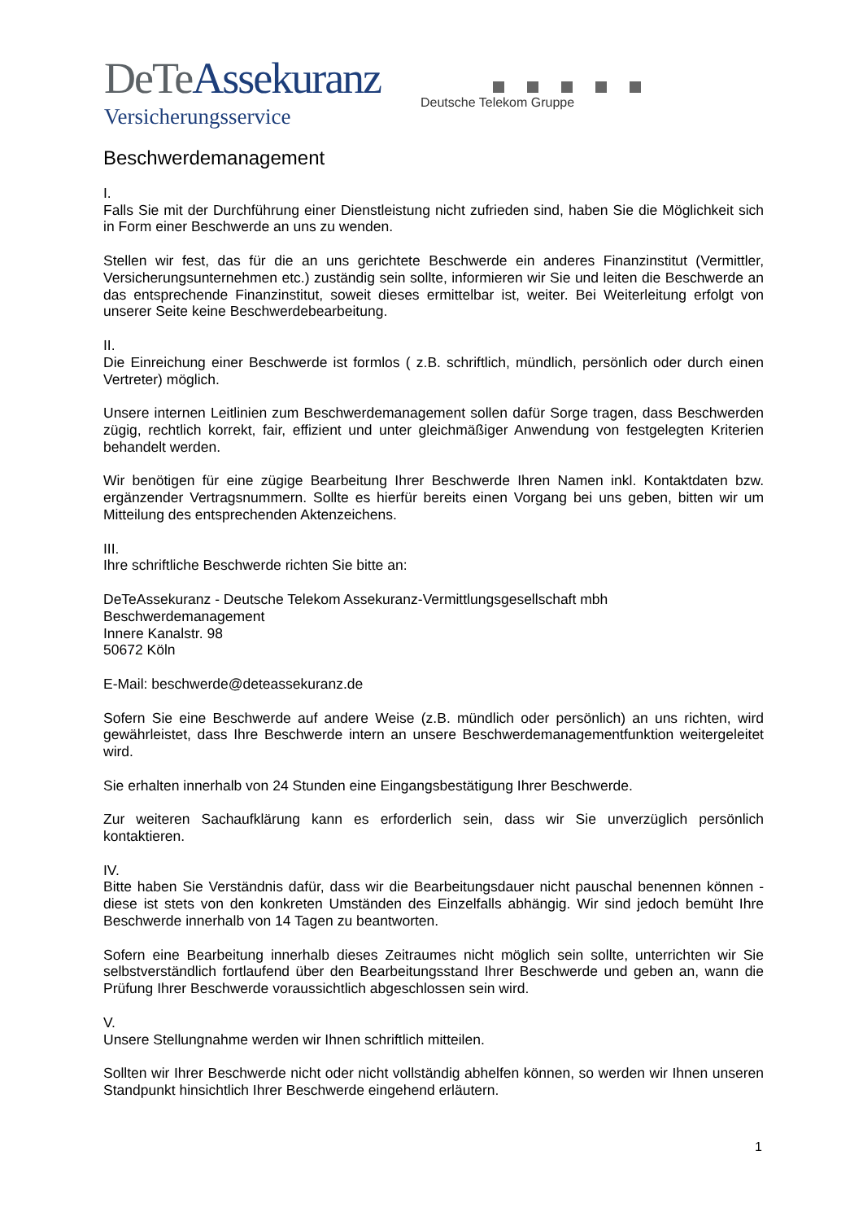DeTe Assekuranz
Versicherungsservice
Deutsche Telekom Gruppe
Beschwerdemanagement
I.
Falls Sie mit der Durchführung einer Dienstleistung nicht zufrieden sind, haben Sie die Möglichkeit sich in Form einer Beschwerde an uns zu wenden.
Stellen wir fest, das für die an uns gerichtete Beschwerde ein anderes Finanzinstitut (Vermittler, Versicherungsunternehmen etc.) zuständig sein sollte, informieren wir Sie und leiten die Beschwerde an das entsprechende Finanzinstitut, soweit dieses ermittelbar ist, weiter. Bei Weiterleitung erfolgt von unserer Seite keine Beschwerdebearbeitung.
II.
Die Einreichung einer Beschwerde ist formlos ( z.B. schriftlich, mündlich, persönlich oder durch einen Vertreter) möglich.
Unsere internen Leitlinien zum Beschwerdemanagement sollen dafür Sorge tragen, dass Beschwerden zügig, rechtlich korrekt, fair, effizient und unter gleichmäßiger Anwendung von festgelegten Kriterien behandelt werden.
Wir benötigen für eine zügige Bearbeitung Ihrer Beschwerde Ihren Namen inkl. Kontaktdaten bzw. ergänzender Vertragsnummern. Sollte es hierfür bereits einen Vorgang bei uns geben, bitten wir um Mitteilung des entsprechenden Aktenzeichens.
III.
Ihre schriftliche Beschwerde richten Sie bitte an:
DeTeAssekuranz - Deutsche Telekom Assekuranz-Vermittlungsgesellschaft mbh
Beschwerdemanagement
Innere Kanalstr. 98
50672 Köln
E-Mail: beschwerde@deteassekuranz.de
Sofern Sie eine Beschwerde auf andere Weise (z.B. mündlich oder persönlich) an uns richten, wird gewährleistet, dass Ihre Beschwerde intern an unsere Beschwerdemanagementfunktion weitergeleitet wird.
Sie erhalten innerhalb von 24 Stunden eine Eingangsbestätigung Ihrer Beschwerde.
Zur weiteren Sachaufklärung kann es erforderlich sein, dass wir Sie unverzüglich persönlich kontaktieren.
IV.
Bitte haben Sie Verständnis dafür, dass wir die Bearbeitungsdauer nicht pauschal benennen können - diese ist stets von den konkreten Umständen des Einzelfalls abhängig. Wir sind jedoch bemüht Ihre Beschwerde innerhalb von 14 Tagen zu beantworten.
Sofern eine Bearbeitung innerhalb dieses Zeitraumes nicht möglich sein sollte, unterrichten wir Sie selbstverständlich fortlaufend über den Bearbeitungsstand Ihrer Beschwerde und geben an, wann die Prüfung Ihrer Beschwerde voraussichtlich abgeschlossen sein wird.
V.
Unsere Stellungnahme werden wir Ihnen schriftlich mitteilen.
Sollten wir Ihrer Beschwerde nicht oder nicht vollständig abhelfen können, so werden wir Ihnen unseren Standpunkt hinsichtlich Ihrer Beschwerde eingehend erläutern.
1